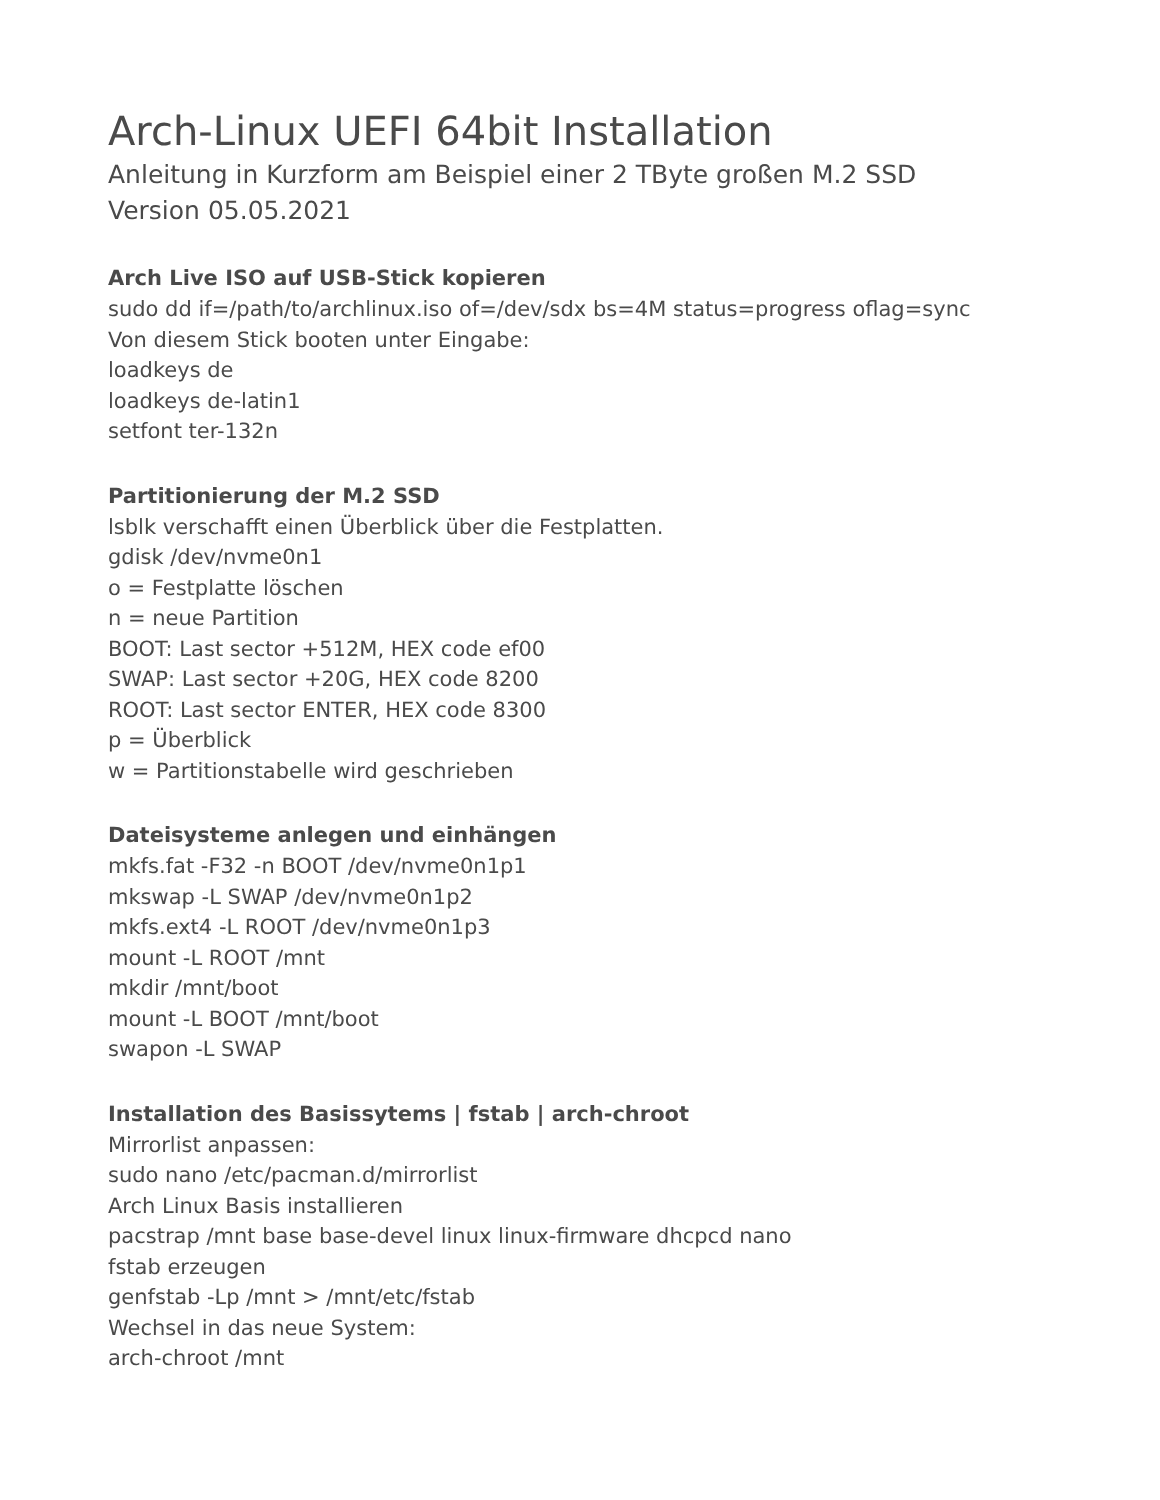Arch-Linux UEFI 64bit Installation
Anleitung in Kurzform am Beispiel einer 2 TByte großen M.2 SSD
Version 05.05.2021
Arch Live ISO auf USB-Stick kopieren
sudo dd if=/path/to/archlinux.iso of=/dev/sdx bs=4M status=progress oflag=sync
Von diesem Stick booten unter Eingabe:
loadkeys de
loadkeys de-latin1
setfont ter-132n
Partitionierung der M.2 SSD
lsblk verschafft einen Überblick über die Festplatten.
gdisk /dev/nvme0n1
o = Festplatte löschen
n = neue Partition
BOOT: Last sector +512M, HEX code ef00
SWAP: Last sector +20G, HEX code 8200
ROOT: Last sector ENTER, HEX code 8300
p = Überblick
w = Partitionstabelle wird geschrieben
Dateisysteme anlegen und einhängen
mkfs.fat -F32 -n BOOT /dev/nvme0n1p1
mkswap -L SWAP /dev/nvme0n1p2
mkfs.ext4 -L ROOT /dev/nvme0n1p3
mount -L ROOT /mnt
mkdir /mnt/boot
mount -L BOOT /mnt/boot
swapon -L SWAP
Installation des Basissytems | fstab | arch-chroot
Mirrorlist anpassen:
sudo nano /etc/pacman.d/mirrorlist
Arch Linux Basis installieren
pacstrap /mnt base base-devel linux linux-firmware dhcpcd nano
fstab erzeugen
genfstab -Lp /mnt > /mnt/etc/fstab
Wechsel in das neue System:
arch-chroot /mnt